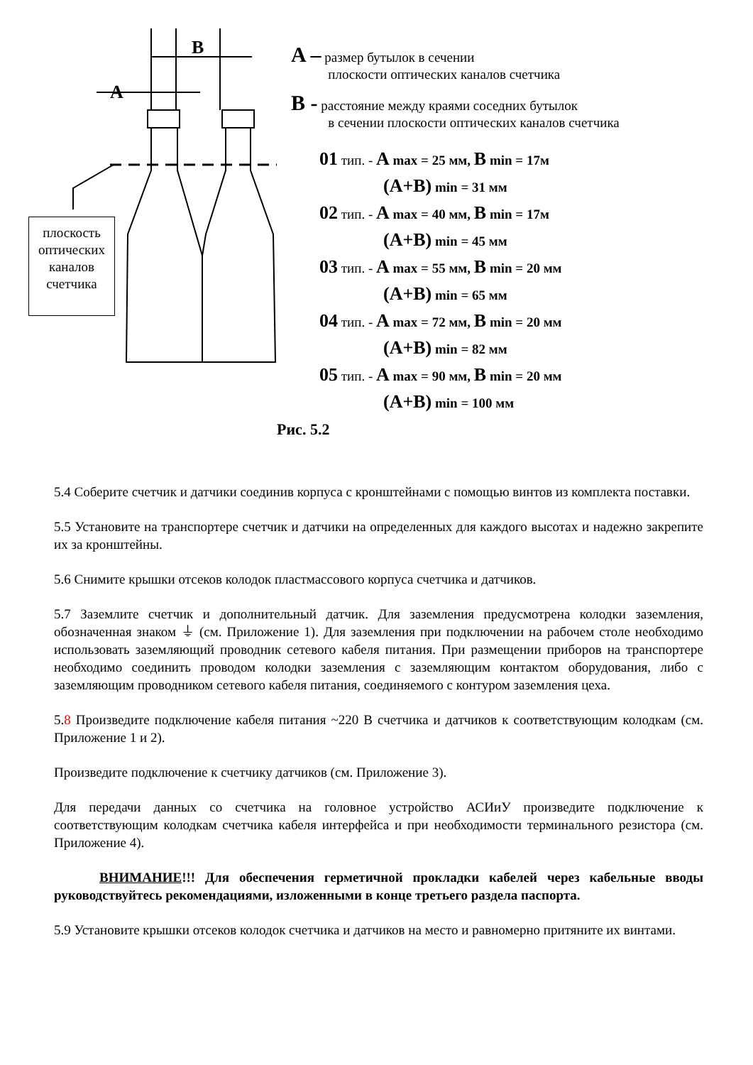B
A
плоскость оптических каналов счетчика
A – размер бутылок в сечении
плоскости оптических каналов счетчика
B - расстояние между краями соседних бутылок
в сечении плоскости оптических каналов счетчика
01 тип. - A max = 25 мм, B min = 17м
(A+B) min = 31 мм
02 тип. - A max = 40 мм, B min = 17м
(A+B) min = 45 мм
03 тип. - A max = 55 мм, B min = 20 мм
(A+B) min = 65 мм
04 тип. - A max = 72 мм, B min = 20 мм
(A+B) min = 82 мм
05 тип. - A max = 90 мм, B min = 20 мм
(A+B) min = 100 мм
Рис. 5.2
5.4 Соберите счетчик и датчики соединив корпуса с кронштейнами с помощью винтов из комплекта поставки.
5.5 Установите на транспортере счетчик и датчики на определенных для каждого высотах и надежно закрепите их за кронштейны.
5.6 Снимите крышки отсеков колодок пластмассового корпуса счетчика и датчиков.
5.7 Заземлите счетчик и дополнительный датчик. Для заземления предусмотрена колодки заземления, обозначенная знаком ⏚ (см. Приложение 1). Для заземления при подключении на рабочем столе необходимо использовать заземляющий проводник сетевого кабеля питания. При размещении приборов на транспортере необходимо соединить проводом колодки заземления с заземляющим контактом оборудования, либо с заземляющим проводником сетевого кабеля питания, соединяемого с контуром заземления цеха.
5.8 Произведите подключение кабеля питания ~220 В счетчика и датчиков к соответствующим колодкам (см. Приложение 1 и 2).
Произведите подключение к счетчику датчиков (см. Приложение 3).
Для передачи данных со счетчика на головное устройство АСИиУ произведите подключение к соответствующим колодкам счетчика кабеля интерфейса и при необходимости терминального резистора (см. Приложение 4).
ВНИМАНИЕ!!! Для обеспечения герметичной прокладки кабелей через кабельные вводы руководствуйтесь рекомендациями, изложенными в конце третьего раздела паспорта.
5.9 Установите крышки отсеков колодок счетчика и датчиков на место и равномерно притяните их винтами.